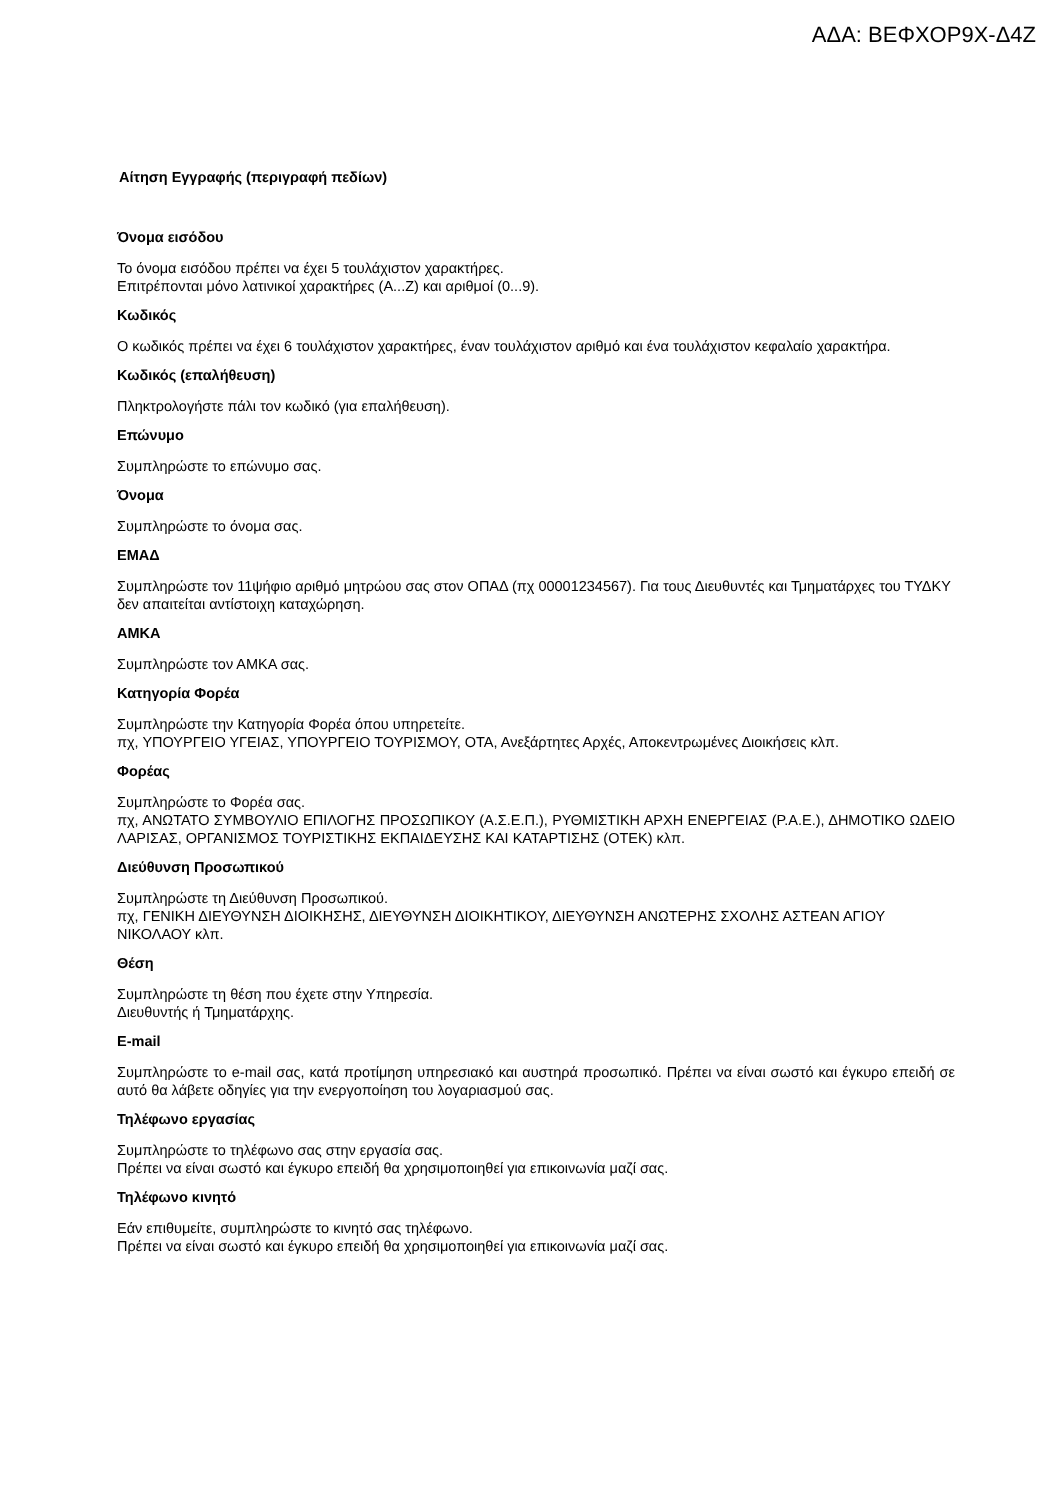ΑΔΑ: ΒΕΦΧΟΡ9Χ-Δ4Ζ
Αίτηση Εγγραφής (περιγραφή πεδίων)
Όνομα εισόδου
Το όνομα εισόδου πρέπει να έχει 5 τουλάχιστον χαρακτήρες.
Επιτρέπονται μόνο λατινικοί χαρακτήρες (A...Z) και αριθμοί (0...9).
Κωδικός
Ο κωδικός πρέπει να έχει 6 τουλάχιστον χαρακτήρες, έναν τουλάχιστον αριθμό και ένα τουλάχιστον κεφαλαίο χαρακτήρα.
Κωδικός (επαλήθευση)
Πληκτρολογήστε πάλι τον κωδικό (για επαλήθευση).
Επώνυμο
Συμπληρώστε το επώνυμο σας.
Όνομα
Συμπληρώστε το όνομα σας.
ΕΜΑΔ
Συμπληρώστε τον 11ψήφιο αριθμό μητρώου σας στον ΟΠΑΔ (πχ 00001234567). Για τους Διευθυντές και Τμηματάρχες του ΤΥΔΚΥ δεν απαιτείται αντίστοιχη καταχώρηση.
ΑΜΚΑ
Συμπληρώστε τον ΑΜΚΑ σας.
Κατηγορία Φορέα
Συμπληρώστε την Κατηγορία Φορέα όπου υπηρετείτε.
πχ, ΥΠΟΥΡΓΕΙΟ ΥΓΕΙΑΣ, ΥΠΟΥΡΓΕΙΟ ΤΟΥΡΙΣΜΟΥ, ΟΤΑ, Ανεξάρτητες Αρχές, Αποκεντρωμένες Διοικήσεις κλπ.
Φορέας
Συμπληρώστε το Φορέα σας.
πχ, ΑΝΩΤΑΤΟ ΣΥΜΒΟΥΛΙΟ ΕΠΙΛΟΓΗΣ ΠΡΟΣΩΠΙΚΟΥ (Α.Σ.Ε.Π.), ΡΥΘΜΙΣΤΙΚΗ ΑΡΧΗ ΕΝΕΡΓΕΙΑΣ (Ρ.Α.Ε.), ΔΗΜΟΤΙΚΟ ΩΔΕΙΟ ΛΑΡΙΣΑΣ, ΟΡΓΑΝΙΣΜΟΣ ΤΟΥΡΙΣΤΙΚΗΣ ΕΚΠΑΙΔΕΥΣΗΣ ΚΑΙ ΚΑΤΑΡΤΙΣΗΣ (ΟΤΕΚ) κλπ.
Διεύθυνση Προσωπικού
Συμπληρώστε τη Διεύθυνση Προσωπικού.
πχ, ΓΕΝΙΚΗ ΔΙΕΥΘΥΝΣΗ ΔΙΟΙΚΗΣΗΣ, ΔΙΕΥΘΥΝΣΗ ΔΙΟΙΚΗΤΙΚΟΥ, ΔΙΕΥΘΥΝΣΗ ΑΝΩΤΕΡΗΣ ΣΧΟΛΗΣ ΑΣΤΕΑΝ ΑΓΙΟΥ ΝΙΚΟΛΑΟΥ κλπ.
Θέση
Συμπληρώστε τη θέση που έχετε στην Υπηρεσία.
Διευθυντής ή Τμηματάρχης.
E-mail
Συμπληρώστε το e-mail σας, κατά προτίμηση υπηρεσιακό και αυστηρά προσωπικό. Πρέπει να είναι σωστό και έγκυρο επειδή σε αυτό θα λάβετε οδηγίες για την ενεργοποίηση του λογαριασμού σας.
Τηλέφωνο εργασίας
Συμπληρώστε το τηλέφωνο σας στην εργασία σας.
Πρέπει να είναι σωστό και έγκυρο επειδή θα χρησιμοποιηθεί για επικοινωνία μαζί σας.
Τηλέφωνο κινητό
Εάν επιθυμείτε, συμπληρώστε το κινητό σας τηλέφωνο.
Πρέπει να είναι σωστό και έγκυρο επειδή θα χρησιμοποιηθεί για επικοινωνία μαζί σας.